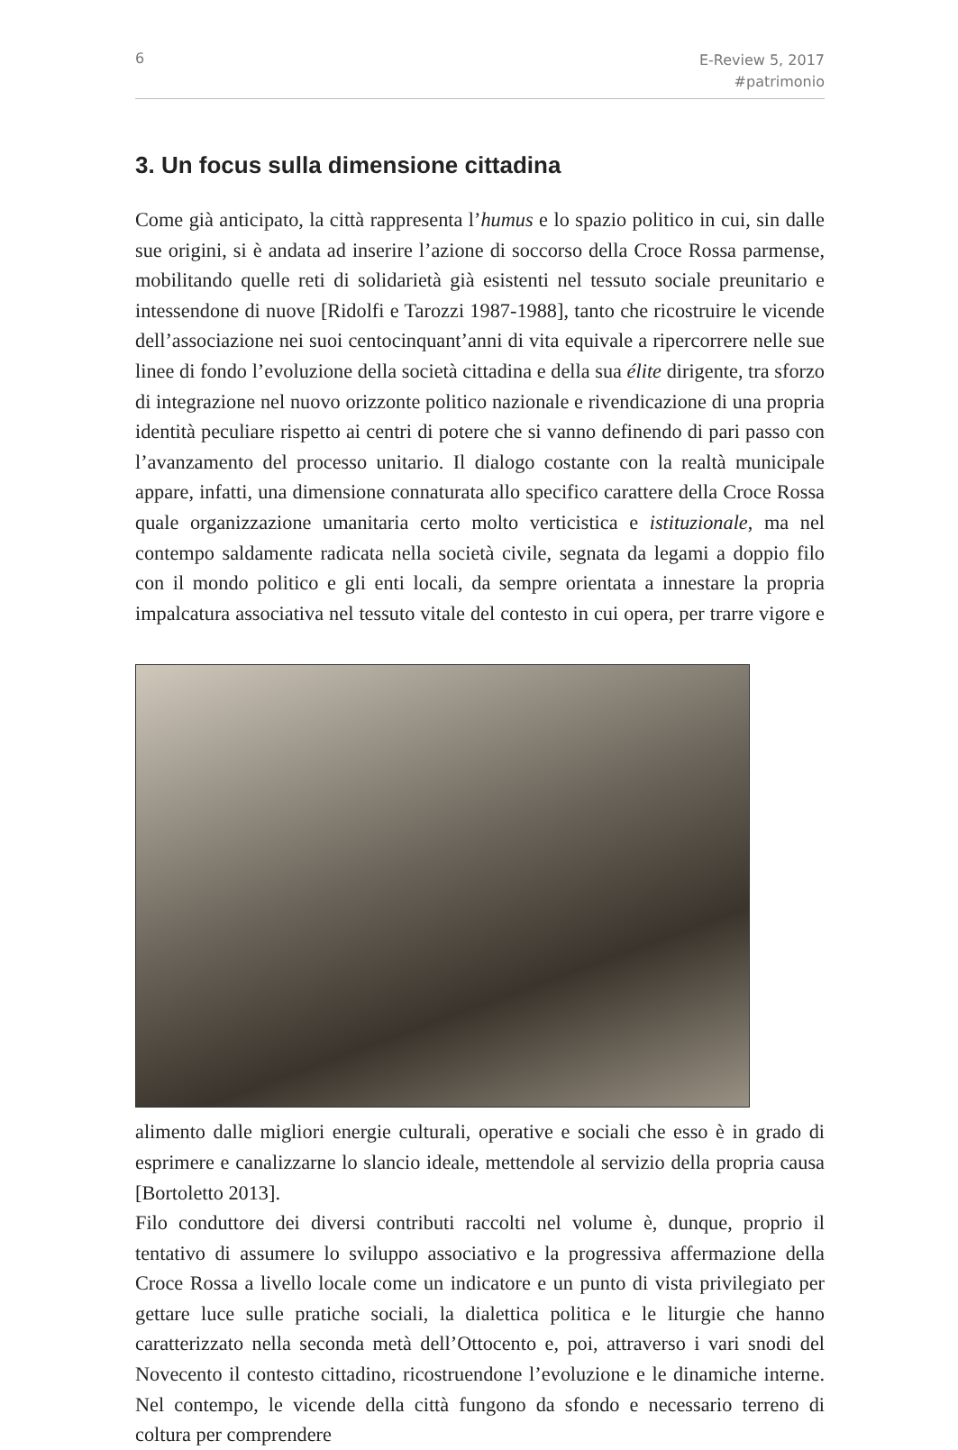6 E-Review 5, 2017
#patrimonio
3. Un focus sulla dimensione cittadina
Come già anticipato, la città rappresenta l’humus e lo spazio politico in cui, sin dalle sue origini, si è andata ad inserire l’azione di soccorso della Croce Rossa parmense, mobilitando quelle reti di solidarietà già esistenti nel tessuto sociale preunitario e intessendone di nuove [Ridolfi e Tarozzi 1987-1988], tanto che ricostruire le vicende dell’associazione nei suoi centocinquant’anni di vita equivale a ripercorrere nelle sue linee di fondo l’evoluzione della società cittadina e della sua élite dirigente, tra sforzo di integrazione nel nuovo orizzonte politico nazionale e rivendicazione di una propria identità peculiare rispetto ai centri di potere che si vanno definendo di pari passo con l’avanzamento del processo unitario. Il dialogo costante con la realtà municipale appare, infatti, una dimensione connaturata allo specifico carattere della Croce Rossa quale organizzazione umanitaria certo molto verticistica e istituzionale, ma nel contempo saldamente radicata nella società civile, segnata da legami a doppio filo con il mondo politico e gli enti locali, da sempre orientata a innestare la propria impalcatura associativa nel tessuto vitale del contesto in cui opera, per trarre vigore e alimento dalle migliori energie culturali, operative e sociali che esso è in grado di esprimere e canalizzarne lo slancio ideale, mettendole al servizio della propria causa [Bortoletto 2013].
Filo conduttore dei diversi contributi raccolti nel volume è, dunque, proprio il tentativo di assumere lo sviluppo associativo e la progressiva affermazione della Croce Rossa a livello locale come un indicatore e un punto di vista privilegiato per gettare luce sulle pratiche sociali, la dialettica politica e le liturgie che hanno caratterizzato nella seconda metà dell’Ottocento e, poi, attraverso i vari snodi del Novecento il contesto cittadino, ricostruendone l’evoluzione e le dinamiche interne. Nel contempo, le vicende della città fungono da sfondo e necessario terreno di coltura per comprendere